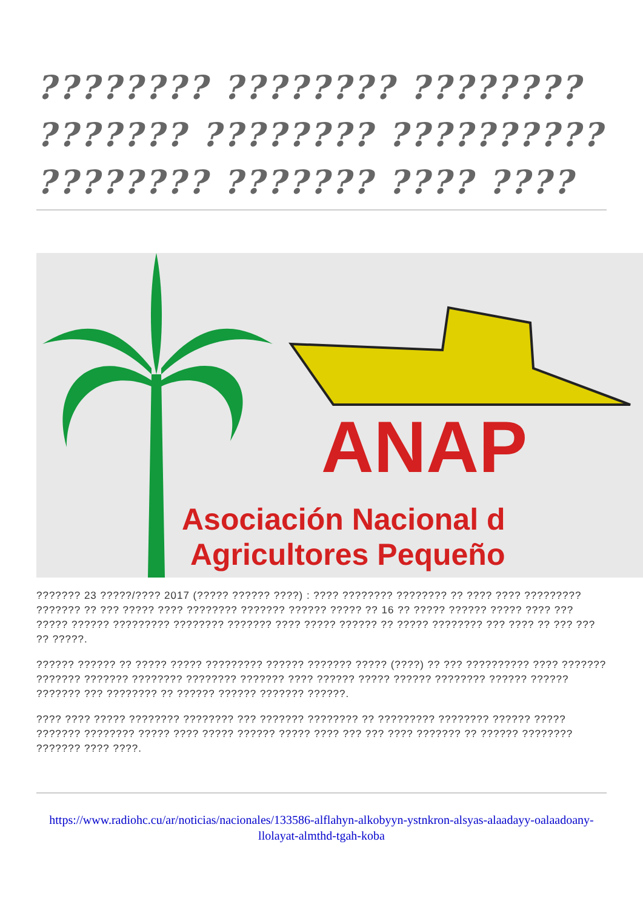???????? ???????? ????????
??????? ???????? ??????????
???????? ??????? ???? ????
ANAP
Asociación Nacional d
Agricultores Pequeño
??????? 23 ?????/???? 2017 (????? ?????? ????) : ???? ???????? ???????? ?? ???? ???? ????????? ??????? ?? ??? ????? ???? ???????? ??????? ?????? ????? ?? 16 ?? ????? ?????? ????? ???? ??? ????? ?????? ????????? ???????? ??????? ???? ????? ?????? ?? ????? ???????? ??? ???? ?? ??? ??? ?? ?????.
?????? ?????? ?? ????? ????? ????????? ?????? ??????? ????? (????) ?? ??? ?????????? ???? ??????? ??????? ??????? ???????? ???????? ??????? ???? ?????? ????? ?????? ???????? ?????? ?????? ??????? ??? ???????? ?? ?????? ?????? ??????? ??????.
???? ???? ????? ???????? ???????? ??? ??????? ???????? ?? ????????? ???????? ?????? ????? ??????? ???????? ????? ???? ????? ?????? ????? ???? ??? ??? ???? ??????? ?? ?????? ???????? ??????? ???? ????.
https://www.radiohc.cu/ar/noticias/nacionales/133586-alflahyn-alkobyyn-ystnkron-alsyas-alaadayy-oalaadoany-llolayat-almthd-tgah-koba